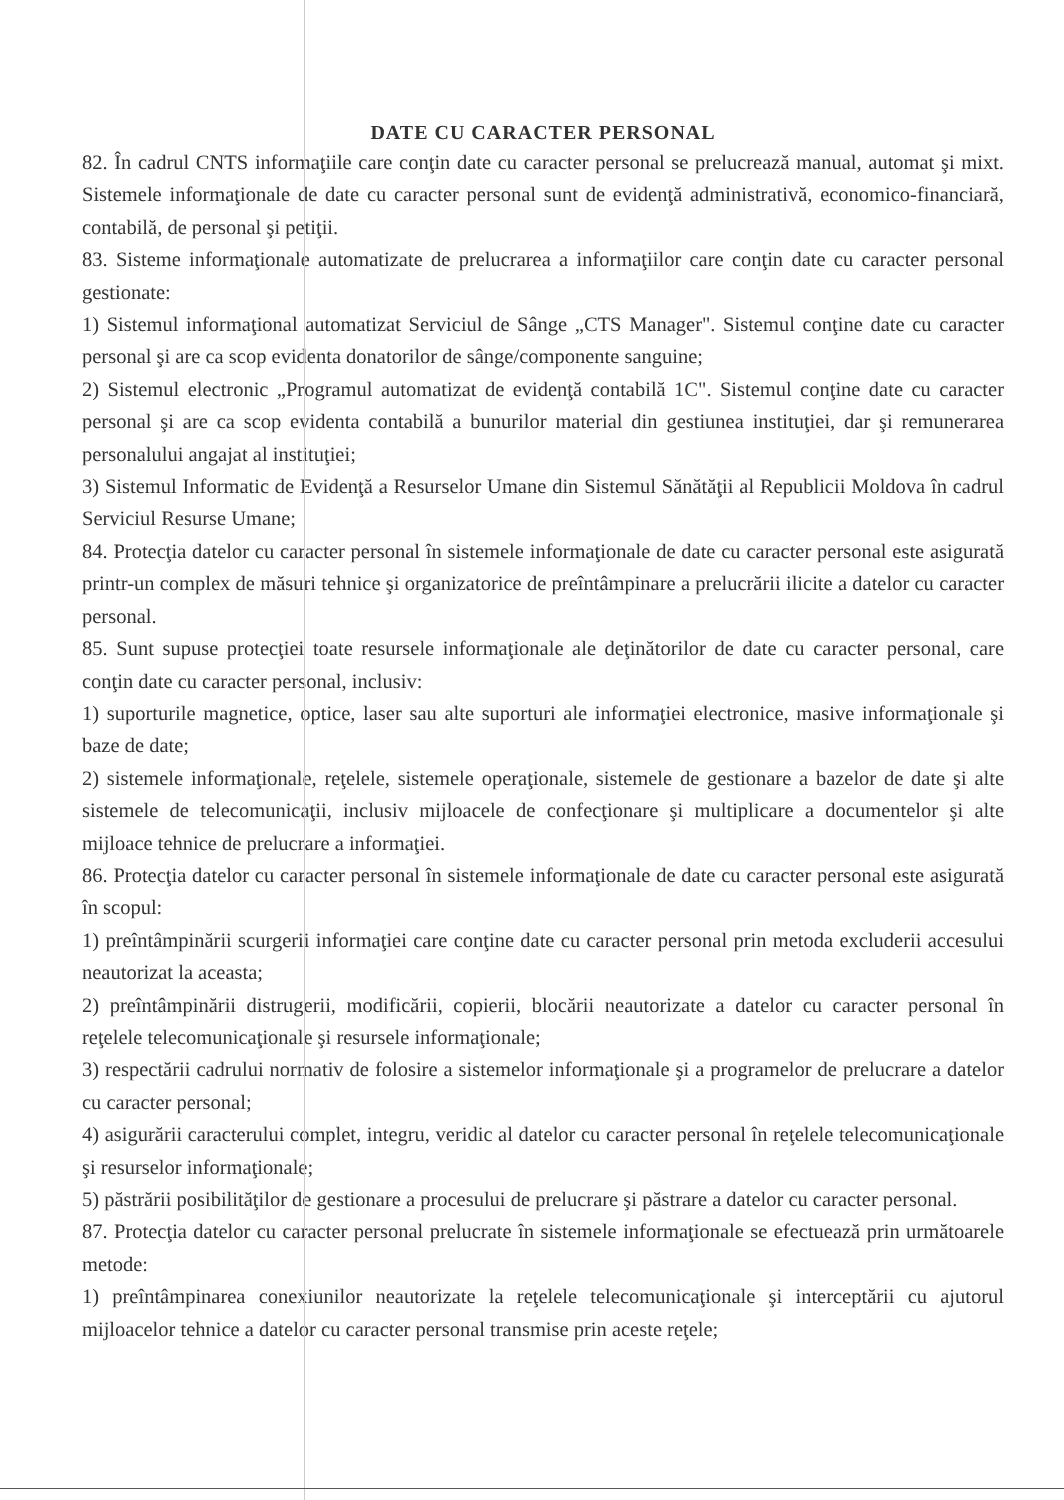DATE CU CARACTER PERSONAL
82. În cadrul CNTS informaţiile care conţin date cu caracter personal se prelucrează manual, automat şi mixt. Sistemele informaţionale de date cu caracter personal sunt de evidenţă administrativă, economico-financiară, contabilă, de personal şi petiţii.
83. Sisteme informaţionale automatizate de prelucrarea a informaţiilor care conţin date cu caracter personal gestionate:
1) Sistemul informaţional automatizat Serviciul de Sânge „CTS Manager". Sistemul conţine date cu caracter personal şi are ca scop evidenta donatorilor de sânge/componente sanguine;
2) Sistemul electronic „Programul automatizat de evidenţă contabilă 1C". Sistemul conţine date cu caracter personal şi are ca scop evidenta contabilă a bunurilor material din gestiunea instituţiei, dar şi remunerarea personalului angajat al instituţiei;
3) Sistemul Informatic de Evidenţă a Resurselor Umane din Sistemul Sănătăţii al Republicii Moldova în cadrul Serviciul Resurse Umane;
84. Protecţia datelor cu caracter personal în sistemele informaţionale de date cu caracter personal este asigurată printr-un complex de măsuri tehnice şi organizatorice de preîntâmpinare a prelucrării ilicite a datelor cu caracter personal.
85. Sunt supuse protecţiei toate resursele informaţionale ale deţinătorilor de date cu caracter personal, care conţin date cu caracter personal, inclusiv:
1) suporturile magnetice, optice, laser sau alte suporturi ale informaţiei electronice, masive informaţionale şi baze de date;
2) sistemele informaţionale, reţelele, sistemele operaţionale, sistemele de gestionare a bazelor de date şi alte sistemele de telecomunicaţii, inclusiv mijloacele de confecţionare şi multiplicare a documentelor şi alte mijloace tehnice de prelucrare a informaţiei.
86. Protecţia datelor cu caracter personal în sistemele informaţionale de date cu caracter personal este asigurată în scopul:
1) preîntâmpinării scurgerii informaţiei care conţine date cu caracter personal prin metoda excluderii accesului neautorizat la aceasta;
2) preîntâmpinării distrugerii, modificării, copierii, blocării neautorizate a datelor cu caracter personal în reţelele telecomunicaţionale şi resursele informaţionale;
3) respectării cadrului normativ de folosire a sistemelor informaţionale şi a programelor de prelucrare a datelor cu caracter personal;
4) asigurării caracterului complet, integru, veridic al datelor cu caracter personal în reţelele telecomunicaţionale şi resurselor informaţionale;
5) păstrării posibilităţilor de gestionare a procesului de prelucrare şi păstrare a datelor cu caracter personal.
87. Protecţia datelor cu caracter personal prelucrate în sistemele informaţionale se efectuează prin următoarele metode:
1) preîntâmpinarea conexiunilor neautorizate la reţelele telecomunicaţionale şi interceptării cu ajutorul mijloacelor tehnice a datelor cu caracter personal transmise prin aceste reţele;